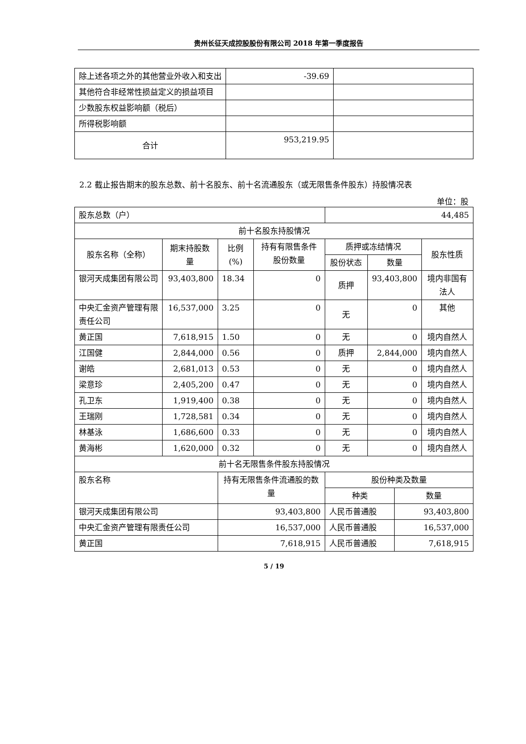贵州长征天成控股股份有限公司 2018 年第一季度报告
| 除上述各项之外的其他营业外收入和支出 | -39.69 | |
| 其他符合非经常性损益定义的损益项目 | | |
| 少数股东权益影响额（税后） | | |
| 所得税影响额 | | |
| 合计 | 953,219.95 | |
2.2 截止报告期末的股东总数、前十名股东、前十名流通股东（或无限售条件股东）持股情况表
单位：股
| 股东总数（户） | | | | 44,485 | | | |
| 前十名股东持股情况 | | | | | | | |
| 股东名称（全称） | 期末持股数量 | 比例(%) | 持有有限售条件股份数量 | 质押或冻结情况 | | | 股东性质 |
| | | | | 股份状态 | 数量 | | |
| 银河天成集团有限公司 | 93,403,800 | 18.34 | 0 | 质押 | 93,403,800 | | 境内非国有法人 |
| 中央汇金资产管理有限责任公司 | 16,537,000 | 3.25 | 0 | 无 | 0 | | 其他 |
| 黄正国 | 7,618,915 | 1.50 | 0 | 无 | 0 | | 境内自然人 |
| 江国健 | 2,844,000 | 0.56 | 0 | 质押 | 2,844,000 | | 境内自然人 |
| 谢皓 | 2,681,013 | 0.53 | 0 | 无 | 0 | | 境内自然人 |
| 梁意珍 | 2,405,200 | 0.47 | 0 | 无 | 0 | | 境内自然人 |
| 孔卫东 | 1,919,400 | 0.38 | 0 | 无 | 0 | | 境内自然人 |
| 王瑞刚 | 1,728,581 | 0.34 | 0 | 无 | 0 | | 境内自然人 |
| 林基泳 | 1,686,600 | 0.33 | 0 | 无 | 0 | | 境内自然人 |
| 黄海彬 | 1,620,000 | 0.32 | 0 | 无 | 0 | | 境内自然人 |
| 前十名无限售条件股东持股情况 | | | | | | | |
| 股东名称 | | 持有无限售条件流通股的数量 | | 股份种类及数量 | | | |
| | | | | 种类 | | 数量 | |
| 银河天成集团有限公司 | | 93,403,800 | | 人民币普通股 | | 93,403,800 | |
| 中央汇金资产管理有限责任公司 | | 16,537,000 | | 人民币普通股 | | 16,537,000 | |
| 黄正国 | | 7,618,915 | | 人民币普通股 | | 7,618,915 | |
5 / 19